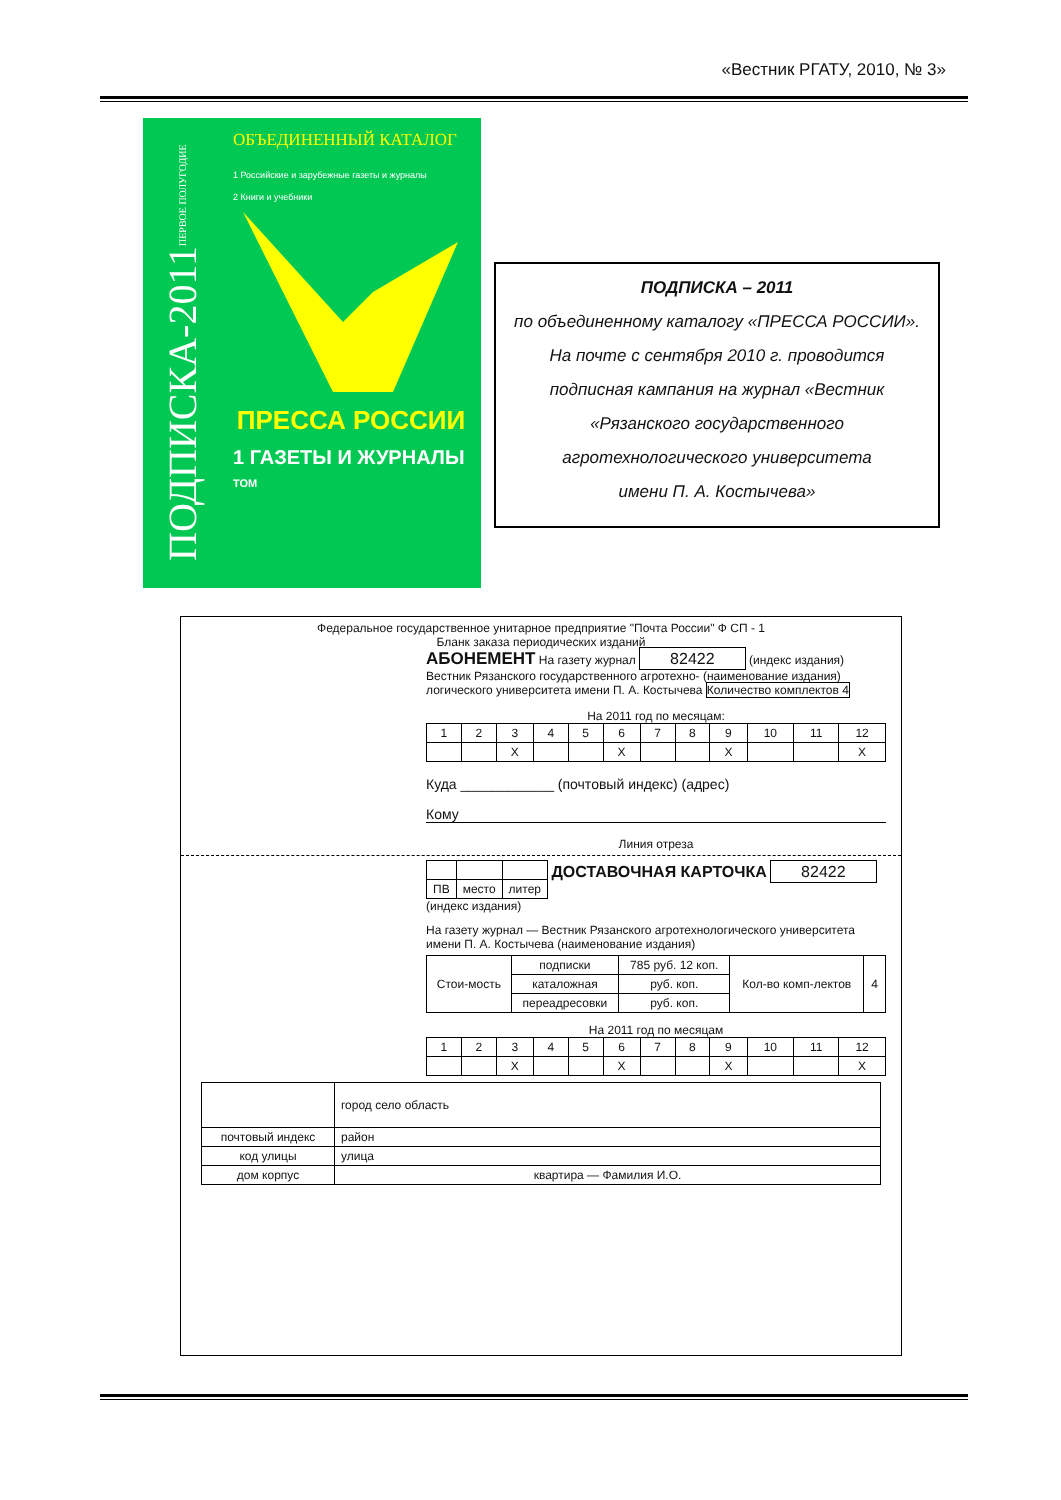«Вестник РГАТУ, 2010, № 3»
ПОДПИСКА-2011 ПЕРВОЕ ПОЛУГОДИЕ
ОБЪЕДИНЕННЫЙ КАТАЛОГ
1 Российские и зарубежные газеты и журналы
2 Книги и учебники
ПРЕССА РОССИИ
1 ГАЗЕТЫ И ЖУРНАЛЫ
ТОМ
ПОДПИСКА – 2011
по объединенному каталогу «ПРЕССА РОССИИ».
На почте с сентября 2010 г. проводится
подписная кампания на журнал «Вестник
«Рязанского государственного
агротехнологического университета
имени П. А. Костычева»
Федеральное государственное унитарное предприятие "Почта России" Ф СП - 1
Бланк заказа периодических изданий
АБОНЕМЕНТ На газету журнал 82422 (индекс издания)
Вестник Рязанского государственного агротехно- (наименование издания) логического университета имени П. А. Костычева Количество комплектов 4
На 2011 год по месяцам:
| 1 | 2 | 3 | 4 | 5 | 6 | 7 | 8 | 9 | 10 | 11 | 12 |
| | | X | | | X | | | X | | | X |
Куда ____________ (почтовый индекс) (адрес)
Кому
Линия отреза
| ПВ | место | литер |
ДОСТАВОЧНАЯ КАРТОЧКА 82422 (индекс издания)
На газету журнал — Вестник Рязанского агротехнологического университета имени П. А. Костычева (наименование издания)
| Стои-мость | подписки | 785 руб. 12 коп. | Кол-во комп-лектов | 4 |
| | каталожная | руб. коп. | | |
| | переадресовки | руб. коп. | | |
На 2011 год по месяцам
| 1 | 2 | 3 | 4 | 5 | 6 | 7 | 8 | 9 | 10 | 11 | 12 |
| | | X | | | X | | | X | | | X |
| | город село область |
| почтовый индекс | район |
| код улицы | улица |
| дом корпус | квартира — Фамилия И.О. |